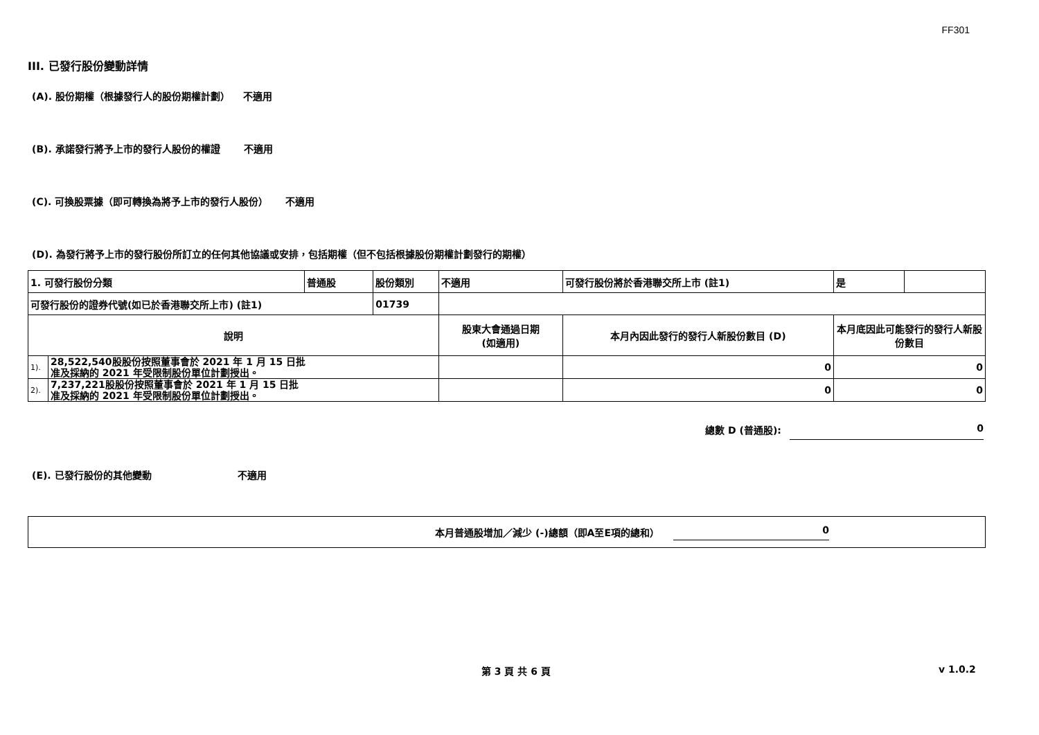FF301
III. 已發行股份變動詳情
(A). 股份期權（根據發行人的股份期權計劃） 不適用
(B). 承諾發行將予上市的發行人股份的權證 不適用
(C). 可換股票據（即可轉換為將予上市的發行人股份） 不適用
(D). 為發行將予上市的發行股份所訂立的任何其他協議或安排，包括期權（但不包括根據股份期權計劃發行的期權）
| 1. 可發行股份分類 | | 普通股 | 股份類別 | 不適用 | | 可發行股份將於香港聯交所上市 (註1) | 是 | |
| 可發行股份的證券代號(如已於香港聯交所上市) (註1) | | | 01739 | | | | | |
| 說明 | | | | 股東大會通過日期 (如適用) | 本月內因此發行的發行人新股份數目 (D) | | 本月底因此可能發行的發行人新股份數目 | |
| 1). | 28,522,540股股份按照董事會於 2021 年 1 月 15 日批 准及採納的 2021 年受限制股份單位計劃授出。 | | | | 0 | | 0 | |
| 2). | 7,237,221股股份按照董事會於 2021 年 1 月 15 日批 准及採納的 2021 年受限制股份單位計劃授出。 | | | | 0 | | 0 | |
總數 D (普通股): 0
(E). 已發行股份的其他變動 不適用
本月普通股增加／減少 (-)總額（即A至E項的總和） 0
第 3 頁 共 6 頁 v 1.0.2